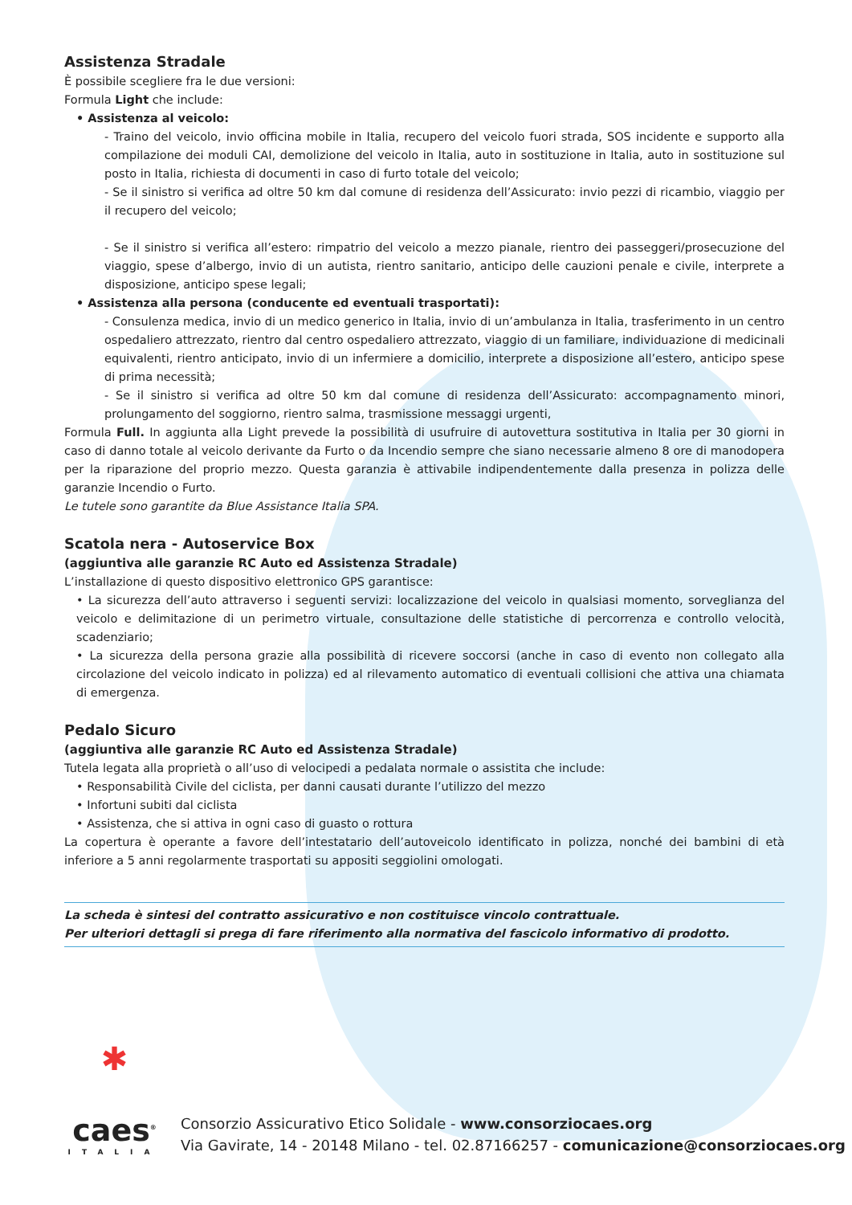Assistenza Stradale
È possibile scegliere fra le due versioni:
Formula Light che include:
• Assistenza al veicolo:
- Traino del veicolo, invio officina mobile in Italia, recupero del veicolo fuori strada, SOS incidente e supporto alla compilazione dei moduli CAI, demolizione del veicolo in Italia, auto in sostituzione in Italia, auto in sostituzione sul posto in Italia, richiesta di documenti in caso di furto totale del veicolo;
- Se il sinistro si verifica ad oltre 50 km dal comune di residenza dell’Assicurato: invio pezzi di ricambio, viaggio per il recupero del veicolo;
- Se il sinistro si verifica all’estero: rimpatrio del veicolo a mezzo pianale, rientro dei passeggeri/prosecuzione del viaggio, spese d’albergo, invio di un autista, rientro sanitario, anticipo delle cauzioni penale e civile, interprete a disposizione, anticipo spese legali;
• Assistenza alla persona (conducente ed eventuali trasportati):
- Consulenza medica, invio di un medico generico in Italia, invio di un’ambulanza in Italia, trasferimento in un centro ospedaliero attrezzato, rientro dal centro ospedaliero attrezzato, viaggio di un familiare, individuazione di medicinali equivalenti, rientro anticipato, invio di un infermiere a domicilio, interprete a disposizione all’estero, anticipo spese di prima necessità;
- Se il sinistro si verifica ad oltre 50 km dal comune di residenza dell’Assicurato: accompagnamento minori, prolungamento del soggiorno, rientro salma, trasmissione messaggi urgenti,
Formula Full. In aggiunta alla Light prevede la possibilità di usufruire di autovettura sostitutiva in Italia per 30 giorni in caso di danno totale al veicolo derivante da Furto o da Incendio sempre che siano necessarie almeno 8 ore di manodopera per la riparazione del proprio mezzo. Questa garanzia è attivabile indipendentemente dalla presenza in polizza delle garanzie Incendio o Furto.
Le tutele sono garantite da Blue Assistance Italia SPA.
Scatola nera - Autoservice Box
(aggiuntiva alle garanzie RC Auto ed Assistenza Stradale)
L’installazione di questo dispositivo elettronico GPS garantisce:
• La sicurezza dell’auto attraverso i seguenti servizi: localizzazione del veicolo in qualsiasi momento, sorveglianza del veicolo e delimitazione di un perimetro virtuale, consultazione delle statistiche di percorrenza e controllo velocità, scadenziario;
• La sicurezza della persona grazie alla possibilità di ricevere soccorsi (anche in caso di evento non collegato alla circolazione del veicolo indicato in polizza) ed al rilevamento automatico di eventuali collisioni che attiva una chiamata di emergenza.
Pedalo Sicuro
(aggiuntiva alle garanzie RC Auto ed Assistenza Stradale)
Tutela legata alla proprietà o all’uso di velocipedi a pedalata normale o assistita che include:
• Responsabilità Civile del ciclista, per danni causati durante l’utilizzo del mezzo
• Infortuni subiti dal ciclista
• Assistenza, che si attiva in ogni caso di guasto o rottura
La copertura è operante a favore dell’intestatario dell’autoveicolo identificato in polizza, nonché dei bambini di età inferiore a 5 anni regolarmente trasportati su appositi seggiolini omologati.
La scheda è sintesi del contratto assicurativo e non costituisce vincolo contrattuale.
Per ulteriori dettagli si prega di fare riferimento alla normativa del fascicolo informativo di prodotto.
✱
caes<sup>®</sup>
ITALIA
Consorzio Assicurativo Etico Solidale - www.consorziocaes.org
Via Gavirate, 14 - 20148 Milano - tel. 02.87166257 - comunicazione@consorziocaes.org